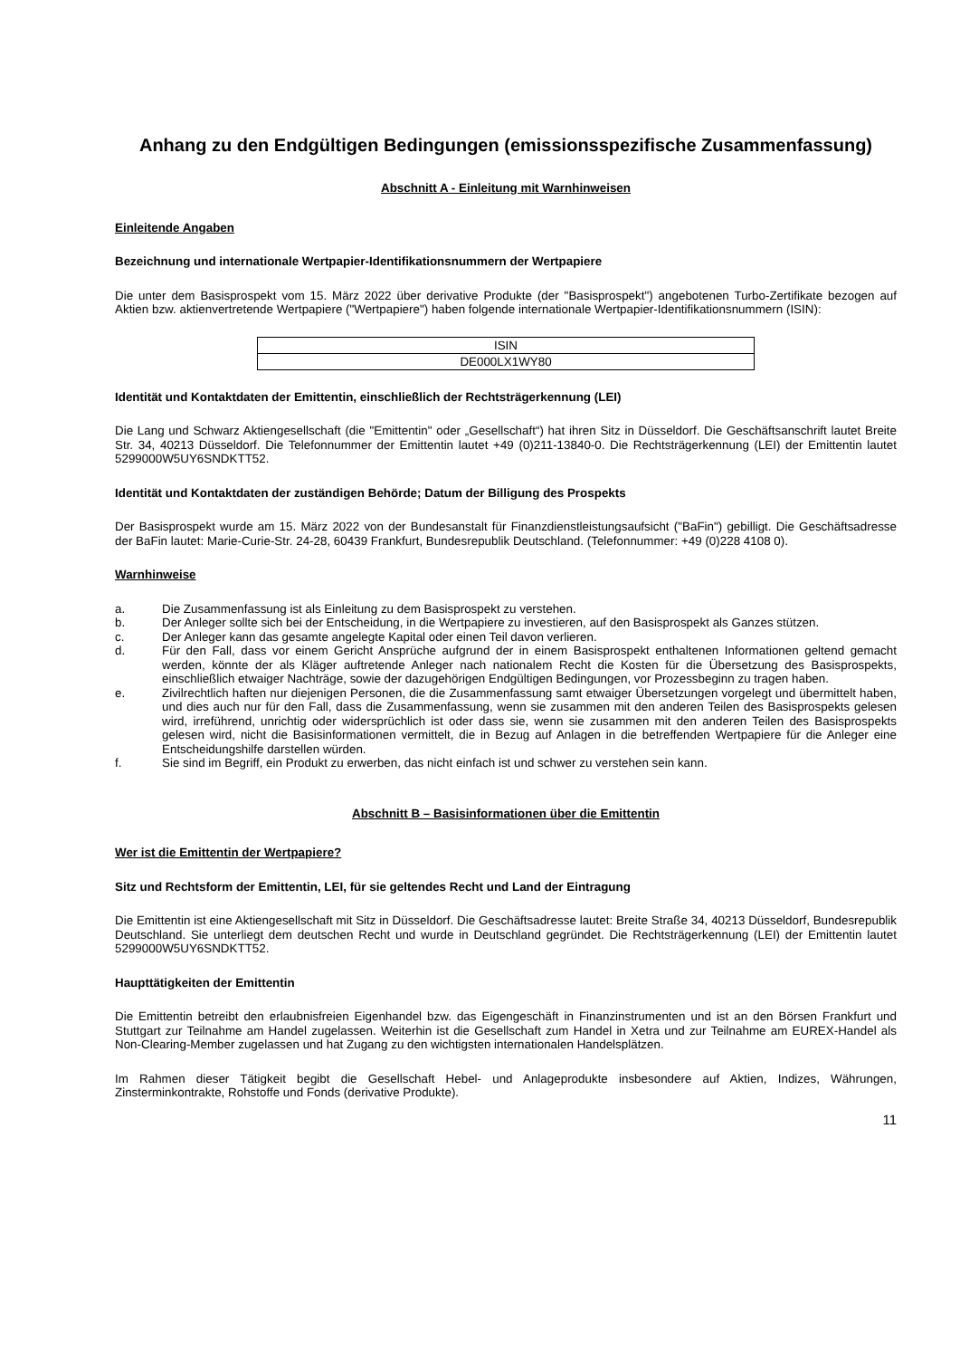Anhang zu den Endgültigen Bedingungen (emissionsspezifische Zusammenfassung)
Abschnitt A - Einleitung mit Warnhinweisen
Einleitende Angaben
Bezeichnung und internationale Wertpapier-Identifikationsnummern der Wertpapiere
Die unter dem Basisprospekt vom 15. März 2022 über derivative Produkte (der "Basisprospekt") angebotenen Turbo-Zertifikate bezogen auf Aktien bzw. aktienvertretende Wertpapiere ("Wertpapiere") haben folgende internationale Wertpapier-Identifikationsnummern (ISIN):
| ISIN |
| --- |
| DE000LX1WY80 |
Identität und Kontaktdaten der Emittentin, einschließlich der Rechtsträgerkennung (LEI)
Die Lang und Schwarz Aktiengesellschaft (die "Emittentin" oder „Gesellschaft“) hat ihren Sitz in Düsseldorf. Die Geschäftsanschrift lautet Breite Str. 34, 40213 Düsseldorf. Die Telefonnummer der Emittentin lautet +49 (0)211-13840-0. Die Rechtsträgerkennung (LEI) der Emittentin lautet 5299000W5UY6SNDKTT52.
Identität und Kontaktdaten der zuständigen Behörde; Datum der Billigung des Prospekts
Der Basisprospekt wurde am 15. März 2022 von der Bundesanstalt für Finanzdienstleistungsaufsicht ("BaFin") gebilligt. Die Geschäftsadresse der BaFin lautet: Marie-Curie-Str. 24-28, 60439 Frankfurt, Bundesrepublik Deutschland. (Telefonnummer: +49 (0)228 4108 0).
Warnhinweise
a. Die Zusammenfassung ist als Einleitung zu dem Basisprospekt zu verstehen.
b. Der Anleger sollte sich bei der Entscheidung, in die Wertpapiere zu investieren, auf den Basisprospekt als Ganzes stützen.
c. Der Anleger kann das gesamte angelegte Kapital oder einen Teil davon verlieren.
d. Für den Fall, dass vor einem Gericht Ansprüche aufgrund der in einem Basisprospekt enthaltenen Informationen geltend gemacht werden, könnte der als Kläger auftretende Anleger nach nationalem Recht die Kosten für die Übersetzung des Basisprospekts, einschließlich etwaiger Nachträge, sowie der dazugehörigen Endgültigen Bedingungen, vor Prozessbeginn zu tragen haben.
e. Zivilrechtlich haften nur diejenigen Personen, die die Zusammenfassung samt etwaiger Übersetzungen vorgelegt und übermittelt haben, und dies auch nur für den Fall, dass die Zusammenfassung, wenn sie zusammen mit den anderen Teilen des Basisprospekts gelesen wird, irreführend, unrichtig oder widersprüchlich ist oder dass sie, wenn sie zusammen mit den anderen Teilen des Basisprospekts gelesen wird, nicht die Basisinformationen vermittelt, die in Bezug auf Anlagen in die betreffenden Wertpapiere für die Anleger eine Entscheidungshilfe darstellen würden.
f. Sie sind im Begriff, ein Produkt zu erwerben, das nicht einfach ist und schwer zu verstehen sein kann.
Abschnitt B – Basisinformationen über die Emittentin
Wer ist die Emittentin der Wertpapiere?
Sitz und Rechtsform der Emittentin, LEI, für sie geltendes Recht und Land der Eintragung
Die Emittentin ist eine Aktiengesellschaft mit Sitz in Düsseldorf. Die Geschäftsadresse lautet: Breite Straße 34, 40213 Düsseldorf, Bundesrepublik Deutschland. Sie unterliegt dem deutschen Recht und wurde in Deutschland gegründet. Die Rechtsträgerkennung (LEI) der Emittentin lautet 5299000W5UY6SNDKTT52.
Haupttätigkeiten der Emittentin
Die Emittentin betreibt den erlaubnisfreien Eigenhandel bzw. das Eigengeschäft in Finanzinstrumenten und ist an den Börsen Frankfurt und Stuttgart zur Teilnahme am Handel zugelassen. Weiterhin ist die Gesellschaft zum Handel in Xetra und zur Teilnahme am EUREX-Handel als Non-Clearing-Member zugelassen und hat Zugang zu den wichtigsten internationalen Handelsplätzen.
Im Rahmen dieser Tätigkeit begibt die Gesellschaft Hebel- und Anlageprodukte insbesondere auf Aktien, Indizes, Währungen, Zinsterminkontrakte, Rohstoffe und Fonds (derivative Produkte).
11